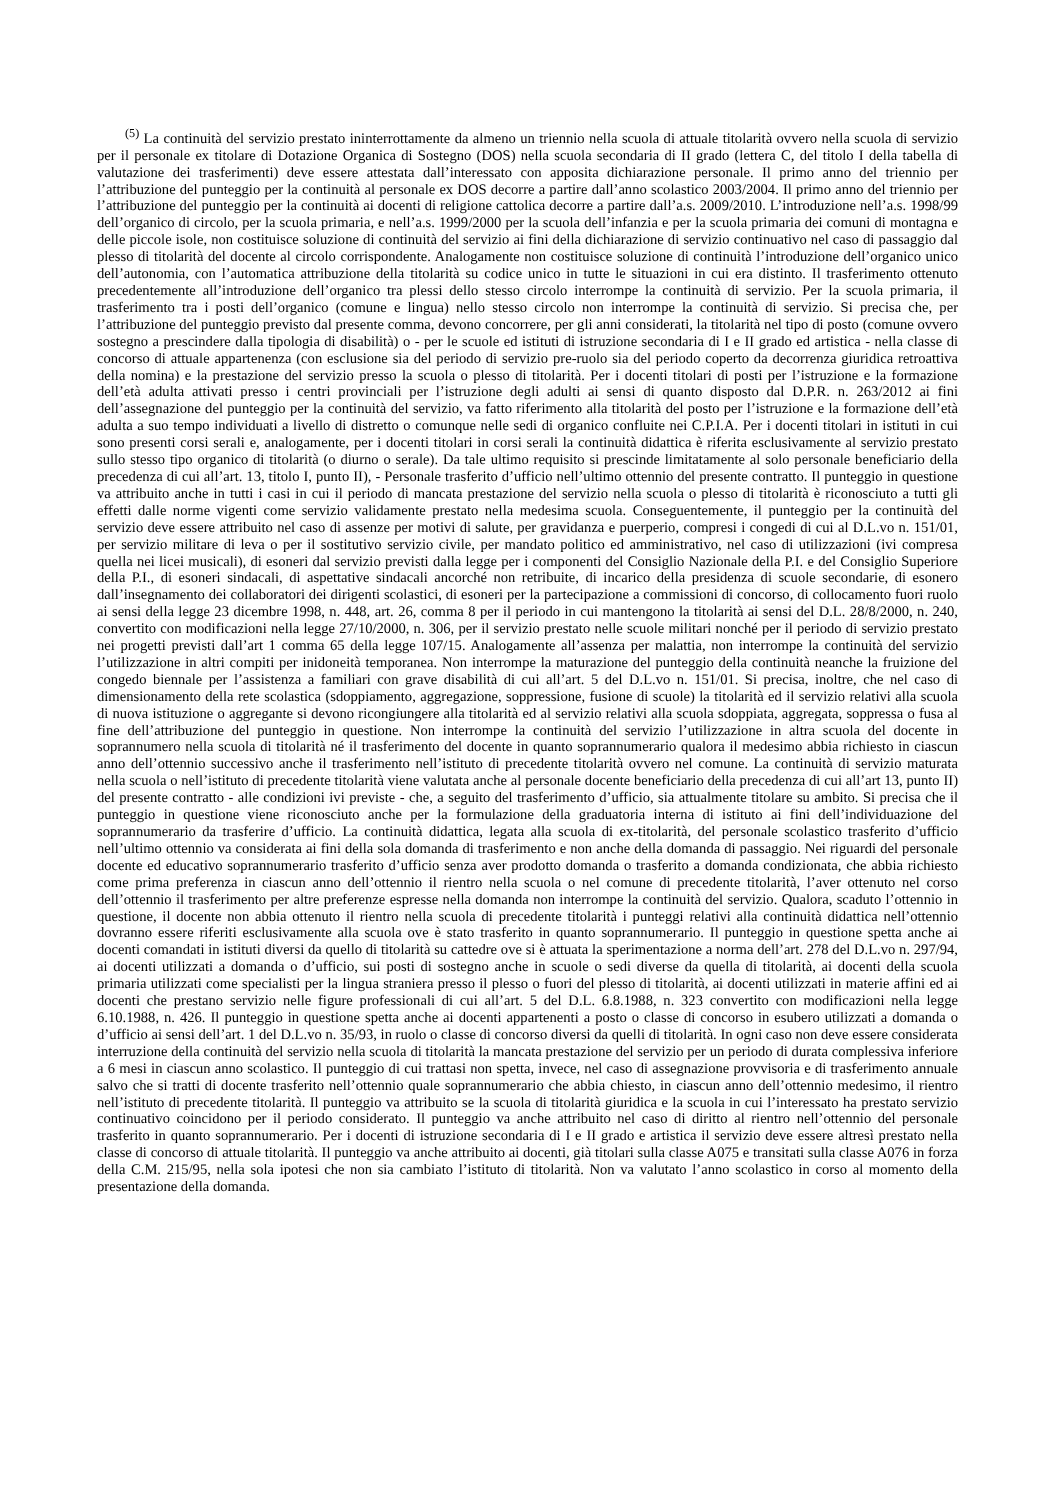<sup>(5)</sup> La continuità del servizio prestato ininterrottamente da almeno un triennio nella scuola di attuale titolarità ovvero nella scuola di servizio per il personale ex titolare di Dotazione Organica di Sostegno (DOS) nella scuola secondaria di II grado (lettera C, del titolo I della tabella di valutazione dei trasferimenti) deve essere attestata dall’interessato con apposita dichiarazione personale. Il primo anno del triennio per l’attribuzione del punteggio per la continuità al personale ex DOS decorre a partire dall’anno scolastico 2003/2004. Il primo anno del triennio per l’attribuzione del punteggio per la continuità ai docenti di religione cattolica decorre a partire dall’a.s. 2009/2010. L’introduzione nell’a.s. 1998/99 dell’organico di circolo, per la scuola primaria, e nell’a.s. 1999/2000 per la scuola dell’infanzia e per la scuola primaria dei comuni di montagna e delle piccole isole, non costituisce soluzione di continuità del servizio ai fini della dichiarazione di servizio continuativo nel caso di passaggio dal plesso di titolarità del docente al circolo corrispondente. Analogamente non costituisce soluzione di continuità l’introduzione dell’organico unico dell’autonomia, con l’automatica attribuzione della titolarità su codice unico in tutte le situazioni in cui era distinto. Il trasferimento ottenuto precedentemente all’introduzione dell’organico tra plessi dello stesso circolo interrompe la continuità di servizio. Per la scuola primaria, il trasferimento tra i posti dell’organico (comune e lingua) nello stesso circolo non interrompe la continuità di servizio. Si precisa che, per l’attribuzione del punteggio previsto dal presente comma, devono concorrere, per gli anni considerati, la titolarità nel tipo di posto (comune ovvero sostegno a prescindere dalla tipologia di disabilità) o - per le scuole ed istituti di istruzione secondaria di I e II grado ed artistica - nella classe di concorso di attuale appartenenza (con esclusione sia del periodo di servizio pre-ruolo sia del periodo coperto da decorrenza giuridica retroattiva della nomina) e la prestazione del servizio presso la scuola o plesso di titolarità. Per i docenti titolari di posti per l’istruzione e la formazione dell’età adulta attivati presso i centri provinciali per l’istruzione degli adulti ai sensi di quanto disposto dal D.P.R. n. 263/2012 ai fini dell’assegnazione del punteggio per la continuità del servizio, va fatto riferimento alla titolarità del posto per l’istruzione e la formazione dell’età adulta a suo tempo individuati a livello di distretto o comunque nelle sedi di organico confluite nei C.P.I.A. Per i docenti titolari in istituti in cui sono presenti corsi serali e, analogamente, per i docenti titolari in corsi serali la continuità didattica è riferita esclusivamente al servizio prestato sullo stesso tipo organico di titolarità (o diurno o serale). Da tale ultimo requisito si prescinde limitatamente al solo personale beneficiario della precedenza di cui all’art. 13, titolo I, punto II), - Personale trasferito d’ufficio nell’ultimo ottennio del presente contratto. Il punteggio in questione va attribuito anche in tutti i casi in cui il periodo di mancata prestazione del servizio nella scuola o plesso di titolarità è riconosciuto a tutti gli effetti dalle norme vigenti come servizio validamente prestato nella medesima scuola. Conseguentemente, il punteggio per la continuità del servizio deve essere attribuito nel caso di assenze per motivi di salute, per gravidanza e puerperio, compresi i congedi di cui al D.L.vo n. 151/01, per servizio militare di leva o per il sostitutivo servizio civile, per mandato politico ed amministrativo, nel caso di utilizzazioni (ivi compresa quella nei licei musicali), di esoneri dal servizio previsti dalla legge per i componenti del Consiglio Nazionale della P.I. e del Consiglio Superiore della P.I., di esoneri sindacali, di aspettative sindacali ancorché non retribuite, di incarico della presidenza di scuole secondarie, di esonero dall’insegnamento dei collaboratori dei dirigenti scolastici, di esoneri per la partecipazione a commissioni di concorso, di collocamento fuori ruolo ai sensi della legge 23 dicembre 1998, n. 448, art. 26, comma 8 per il periodo in cui mantengono la titolarità ai sensi del D.L. 28/8/2000, n. 240, convertito con modificazioni nella legge 27/10/2000, n. 306, per il servizio prestato nelle scuole militari nonché per il periodo di servizio prestato nei progetti previsti dall’art 1 comma 65 della legge 107/15. Analogamente all’assenza per malattia, non interrompe la continuità del servizio l’utilizzazione in altri compiti per inidoneità temporanea. Non interrompe la maturazione del punteggio della continuità neanche la fruizione del congedo biennale per l’assistenza a familiari con grave disabilità di cui all’art. 5 del D.L.vo n. 151/01. Si precisa, inoltre, che nel caso di dimensionamento della rete scolastica (sdoppiamento, aggregazione, soppressione, fusione di scuole) la titolarità ed il servizio relativi alla scuola di nuova istituzione o aggregante si devono ricongiungere alla titolarità ed al servizio relativi alla scuola sdoppiata, aggregata, soppressa o fusa al fine dell’attribuzione del punteggio in questione. Non interrompe la continuità del servizio l’utilizzazione in altra scuola del docente in soprannumero nella scuola di titolarità né il trasferimento del docente in quanto soprannumerario qualora il medesimo abbia richiesto in ciascun anno dell’ottennio successivo anche il trasferimento nell’istituto di precedente titolarità ovvero nel comune. La continuità di servizio maturata nella scuola o nell’istituto di precedente titolarità viene valutata anche al personale docente beneficiario della precedenza di cui all’art 13, punto II) del presente contratto - alle condizioni ivi previste - che, a seguito del trasferimento d’ufficio, sia attualmente titolare su ambito. Si precisa che il punteggio in questione viene riconosciuto anche per la formulazione della graduatoria interna di istituto ai fini dell’individuazione del soprannumerario da trasferire d’ufficio. La continuità didattica, legata alla scuola di ex-titolarità, del personale scolastico trasferito d’ufficio nell’ultimo ottennio va considerata ai fini della sola domanda di trasferimento e non anche della domanda di passaggio. Nei riguardi del personale docente ed educativo soprannumerario trasferito d’ufficio senza aver prodotto domanda o trasferito a domanda condizionata, che abbia richiesto come prima preferenza in ciascun anno dell’ottennio il rientro nella scuola o nel comune di precedente titolarità, l’aver ottenuto nel corso dell’ottennio il trasferimento per altre preferenze espresse nella domanda non interrompe la continuità del servizio. Qualora, scaduto l’ottennio in questione, il docente non abbia ottenuto il rientro nella scuola di precedente titolarità i punteggi relativi alla continuità didattica nell’ottennio dovranno essere riferiti esclusivamente alla scuola ove è stato trasferito in quanto soprannumerario. Il punteggio in questione spetta anche ai docenti comandati in istituti diversi da quello di titolarità su cattedre ove si è attuata la sperimentazione a norma dell’art. 278 del D.L.vo n. 297/94, ai docenti utilizzati a domanda o d’ufficio, sui posti di sostegno anche in scuole o sedi diverse da quella di titolarità, ai docenti della scuola primaria utilizzati come specialisti per la lingua straniera presso il plesso o fuori del plesso di titolarità, ai docenti utilizzati in materie affini ed ai docenti che prestano servizio nelle figure professionali di cui all’art. 5 del D.L. 6.8.1988, n. 323 convertito con modificazioni nella legge 6.10.1988, n. 426. Il punteggio in questione spetta anche ai docenti appartenenti a posto o classe di concorso in esubero utilizzati a domanda o d’ufficio ai sensi dell’art. 1 del D.L.vo n. 35/93, in ruolo o classe di concorso diversi da quelli di titolarità. In ogni caso non deve essere considerata interruzione della continuità del servizio nella scuola di titolarità la mancata prestazione del servizio per un periodo di durata complessiva inferiore a 6 mesi in ciascun anno scolastico. Il punteggio di cui trattasi non spetta, invece, nel caso di assegnazione provvisoria e di trasferimento annuale salvo che si tratti di docente trasferito nell’ottennio quale soprannumerario che abbia chiesto, in ciascun anno dell’ottennio medesimo, il rientro nell’istituto di precedente titolarità. Il punteggio va attribuito se la scuola di titolarità giuridica e la scuola in cui l’interessato ha prestato servizio continuativo coincidono per il periodo considerato. Il punteggio va anche attribuito nel caso di diritto al rientro nell’ottennio del personale trasferito in quanto soprannumerario. Per i docenti di istruzione secondaria di I e II grado e artistica il servizio deve essere altresì prestato nella classe di concorso di attuale titolarità. Il punteggio va anche attribuito ai docenti, già titolari sulla classe A075 e transitati sulla classe A076 in forza della C.M. 215/95, nella sola ipotesi che non sia cambiato l’istituto di titolarità. Non va valutato l’anno scolastico in corso al momento della presentazione della domanda.